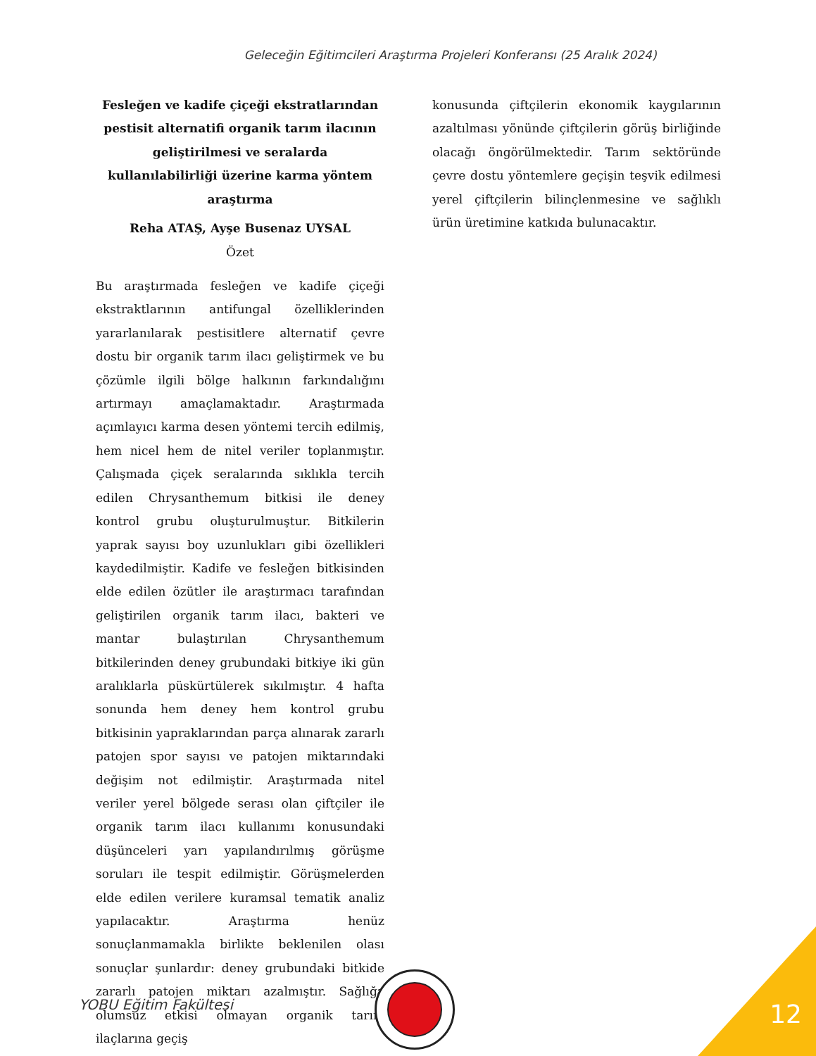Geleceğin Eğitimcileri Araştırma Projeleri Konferansı (25 Aralık 2024)
Fesleğen ve kadife çiçeği ekstratlarından pestisit alternatifi organik tarım ilacının geliştirilmesi ve seralarda kullanılabilirliği üzerine karma yöntem araştırma
Reha ATAŞ, Ayşe Busenaz UYSAL
Özet
Bu araştırmada fesleğen ve kadife çiçeği ekstraktlarının antifungal özelliklerinden yararlanılarak pestisitlere alternatif çevre dostu bir organik tarım ilacı geliştirmek ve bu çözümle ilgili bölge halkının farkındalığını artırmayı amaçlamaktadır. Araştırmada açımlayıcı karma desen yöntemi tercih edilmiş, hem nicel hem de nitel veriler toplanmıştır. Çalışmada çiçek seralarında sıklıkla tercih edilen Chrysanthemum bitkisi ile deney kontrol grubu oluşturulmuştur. Bitkilerin yaprak sayısı boy uzunlukları gibi özellikleri kaydedilmiştir. Kadife ve fesleğen bitkisinden elde edilen özütler ile araştırmacı tarafından geliştirilen organik tarım ilacı, bakteri ve mantar bulaştırılan Chrysanthemum bitkilerinden deney grubundaki bitkiye iki gün aralıklarla püskürtülerek sıkılmıştır. 4 hafta sonunda hem deney hem kontrol grubu bitkisinin yapraklarından parça alınarak zararlı patojen spor sayısı ve patojen miktarındaki değişim not edilmiştir. Araştırmada nitel veriler yerel bölgede serası olan çiftçiler ile organik tarım ilacı kullanımı konusundaki düşünceleri yarı yapılandırılmış görüşme soruları ile tespit edilmiştir. Görüşmelerden elde edilen verilere kuramsal tematik analiz yapılacaktır. Araştırma henüz sonuçlanmamakla birlikte beklenilen olası sonuçlar şunlardır: deney grubundaki bitkide zararlı patojen miktarı azalmıştır. Sağlığa olumsuz etkisi olmayan organik tarım ilaçlarına geçiş
konusunda çiftçilerin ekonomik kaygılarının azaltılması yönünde çiftçilerin görüş birliğinde olacağı öngörülmektedir. Tarım sektöründe çevre dostu yöntemlere geçişin teşvik edilmesi yerel çiftçilerin bilinçlenmesine ve sağlıklı ürün üretimine katkıda bulunacaktır.
YOBU Eğitim Fakültesi 12